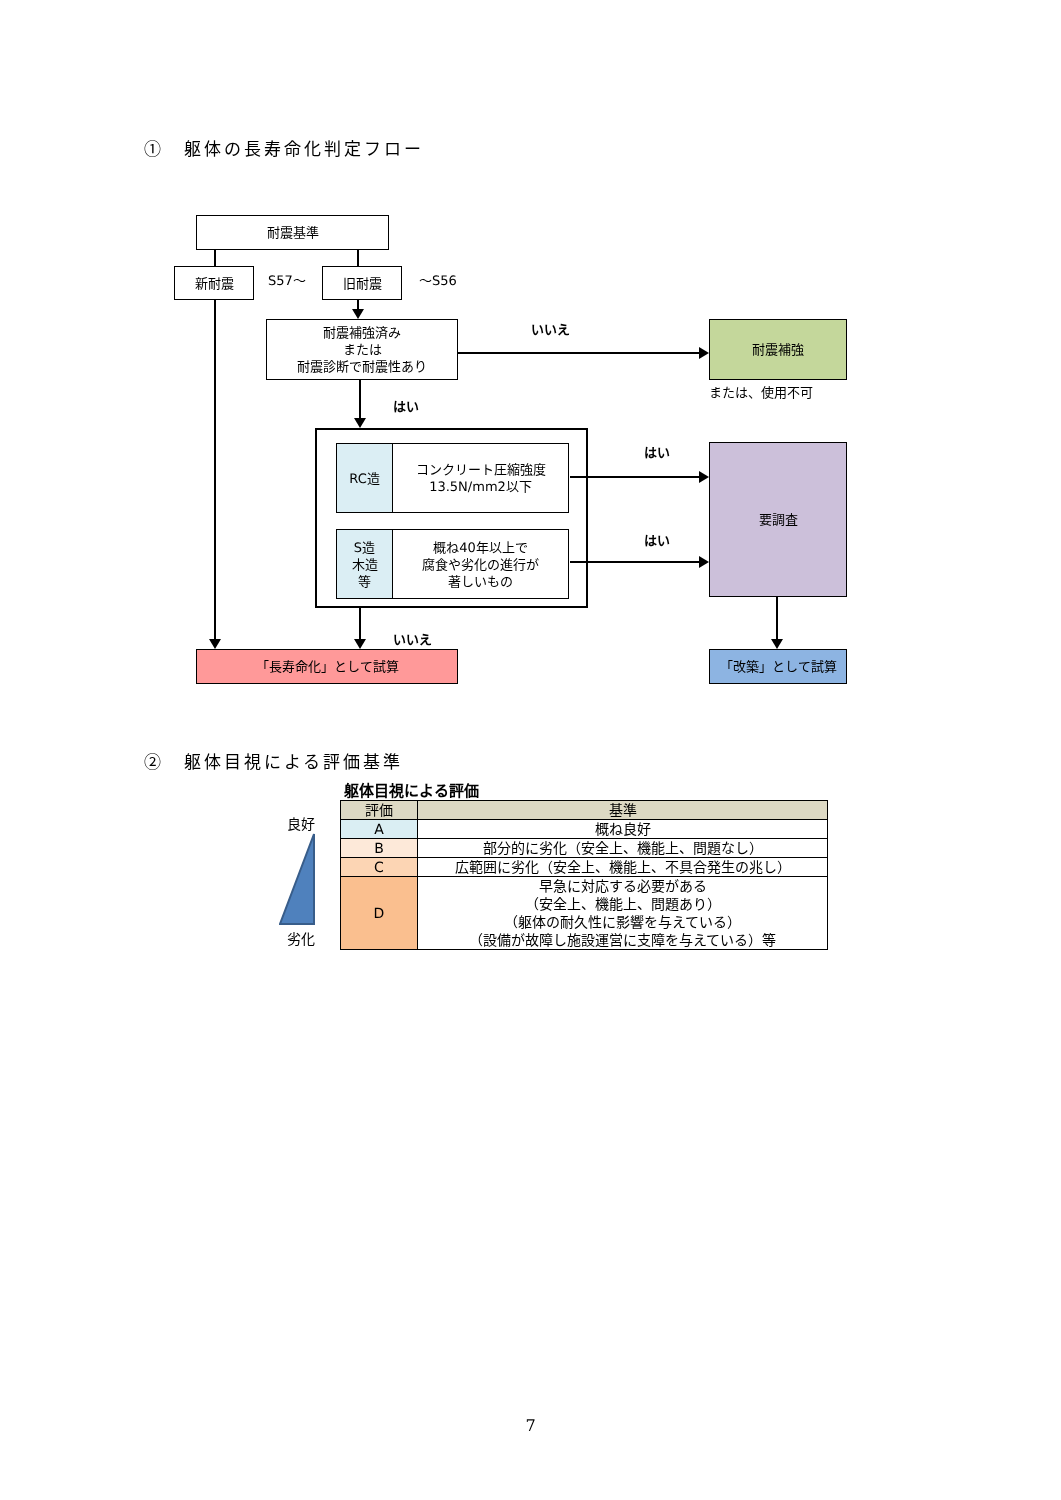①　躯体の長寿命化判定フロー
耐震基準
新耐震
S57～
旧耐震
～S56
耐震補強済み
または
耐震診断で耐震性あり
いいえ
耐震補強
はい または、使用不可
RC造 コンクリート圧縮強度
13.5N/mm2以下
S造
木造
等
概ね40年以上で
腐食や劣化の進行が
著しいもの
はい
はい
要調査
いいえ
「長寿命化」として試算 「改築」として試算
②　躯体目視による評価基準
良好
劣化
躯体目視による評価
| 評価 | 基準 |
| --- | --- |
| A | 概ね良好 |
| B | 部分的に劣化（安全上、機能上、問題なし） |
| C | 広範囲に劣化（安全上、機能上、不具合発生の兆し） |
| D | 早急に対応する必要がある （安全上、機能上、問題あり） （躯体の耐久性に影響を与えている） （設備が故障し施設運営に支障を与えている）等 |
7